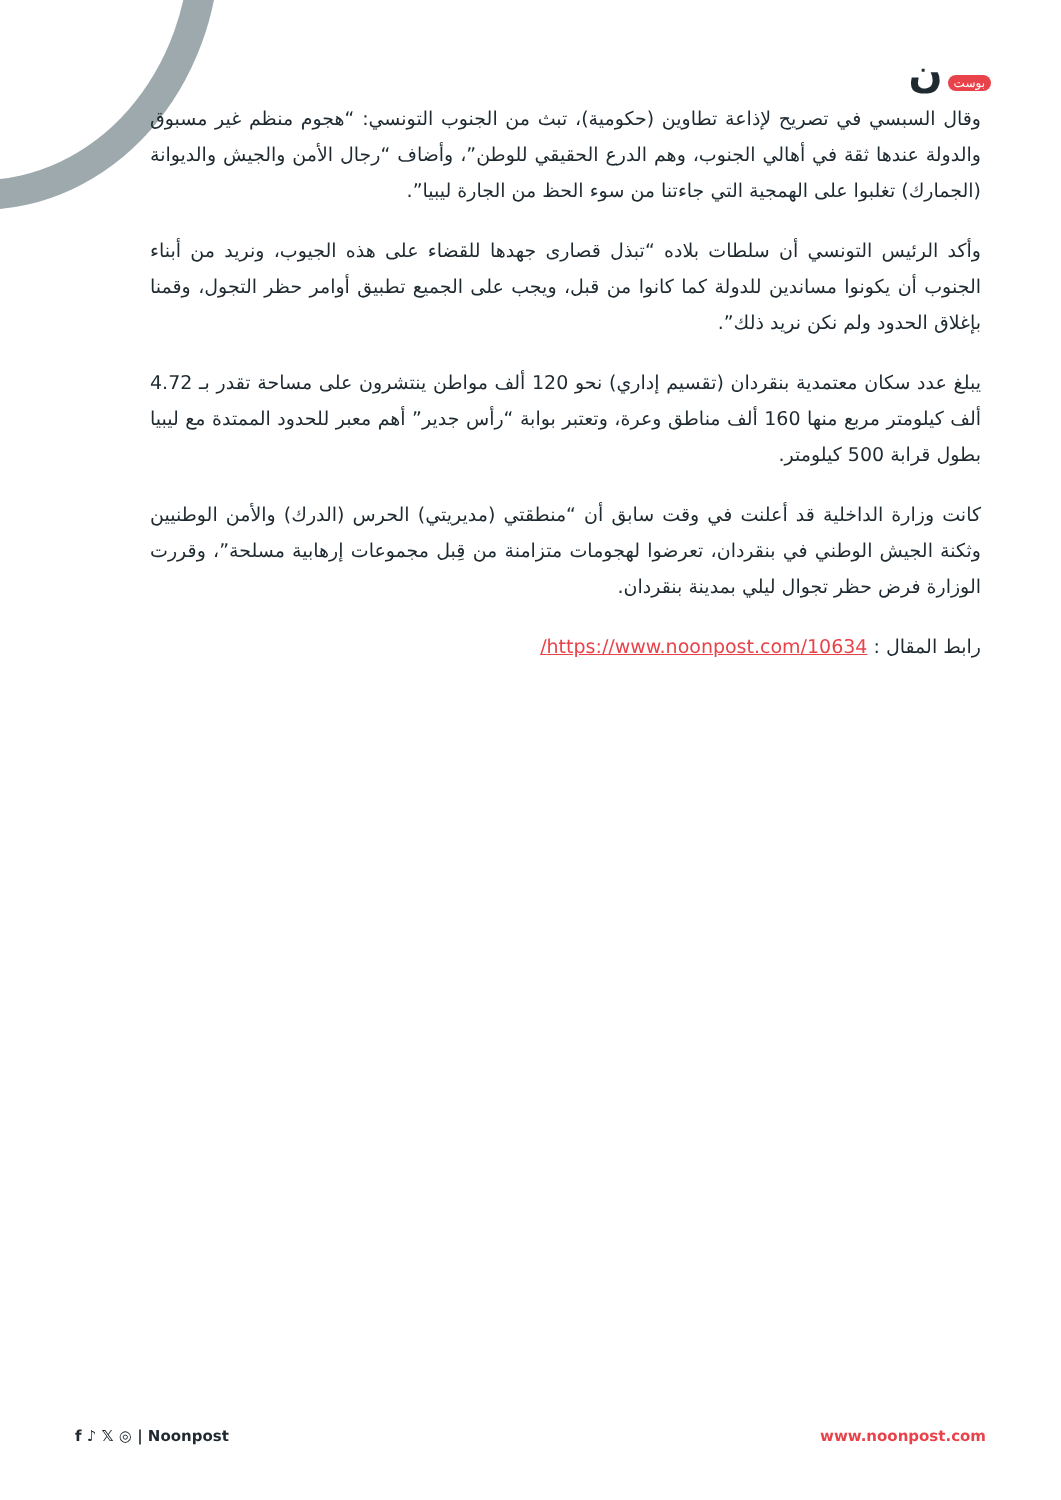بوست ن
وقال السبسي في تصريح لإذاعة تطاوين (حكومية)، تبث من الجنوب التونسي: “هجوم منظم غير مسبوق والدولة عندها ثقة في أهالي الجنوب، وهم الدرع الحقيقي للوطن”، وأضاف “رجال الأمن والجيش والديوانة (الجمارك) تغلبوا على الهمجية التي جاءتنا من سوء الحظ من الجارة ليبيا”.
وأكد الرئيس التونسي أن سلطات بلاده “تبذل قصارى جهدها للقضاء على هذه الجيوب، ونريد من أبناء الجنوب أن يكونوا مساندين للدولة كما كانوا من قبل، ويجب على الجميع تطبيق أوامر حظر التجول، وقمنا بإغلاق الحدود ولم نكن نريد ذلك”.
يبلغ عدد سكان معتمدية بنقردان (تقسيم إداري) نحو 120 ألف مواطن ينتشرون على مساحة تقدر بـ 4.72 ألف كيلومتر مربع منها 160 ألف مناطق وعرة، وتعتبر بوابة “رأس جدير” أهم معبر للحدود الممتدة مع ليبيا بطول قرابة 500 كيلومتر.
كانت وزارة الداخلية قد أعلنت في وقت سابق أن “منطقتي (مديريتي) الحرس (الدرك) والأمن الوطنيين وثكنة الجيش الوطني في بنقردان، تعرضوا لهجومات متزامنة من قِبل مجموعات إرهابية مسلحة”، وقررت الوزارة فرض حظر تجوال ليلي بمدينة بنقردان.
رابط المقال : https://www.noonpost.com/10634/
f ♪ 𝕏 ◎ | Noonpost www.noonpost.com